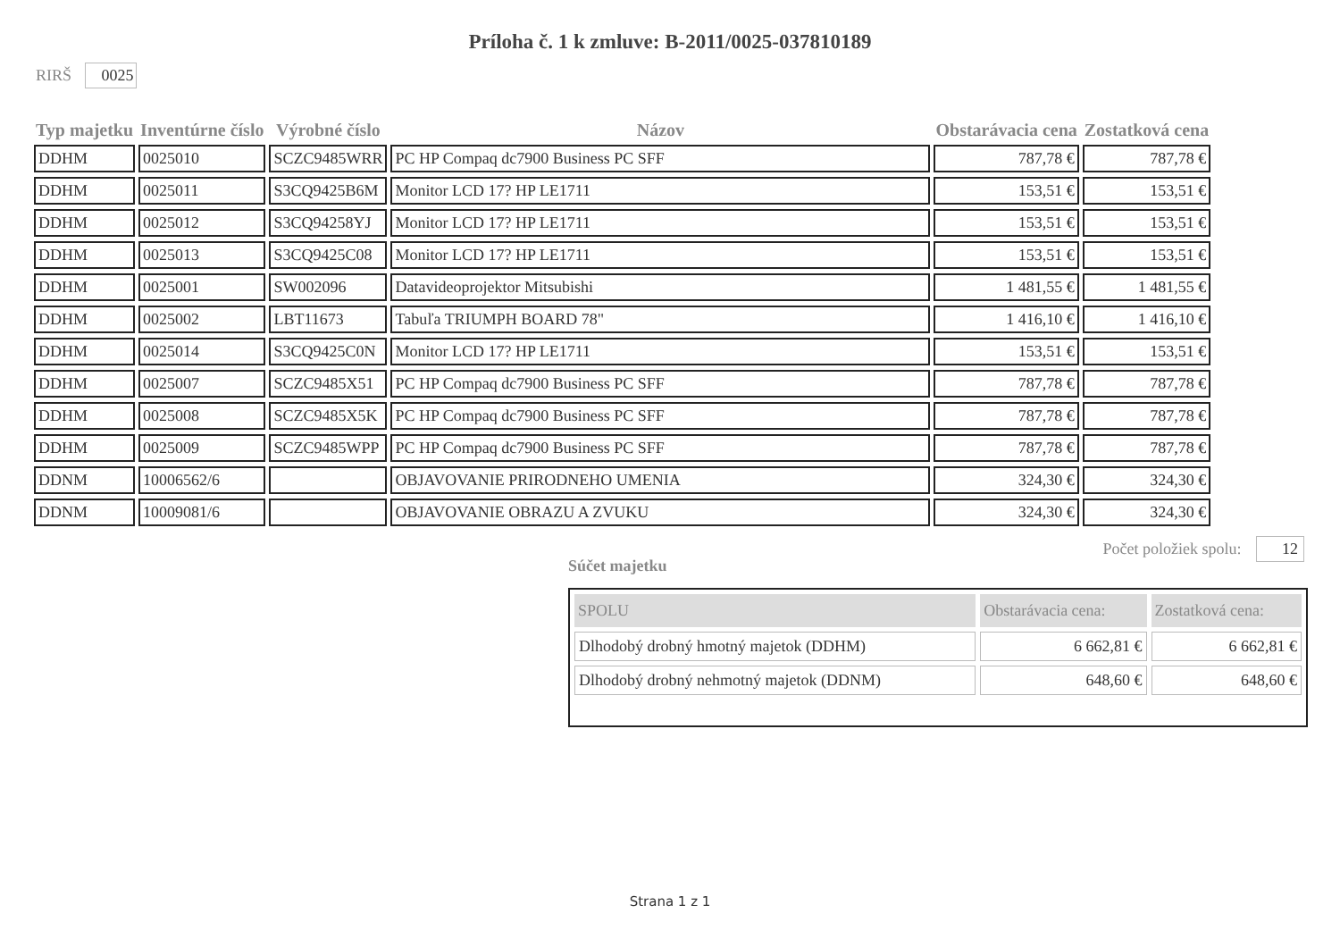Príloha č. 1 k zmluve: B-2011/0025-037810189
RIRŠ 0025
| Typ majetku | Inventúrne číslo | Výrobné číslo | Názov | Obstarávacia cena | Zostatková cena |
| --- | --- | --- | --- | --- | --- |
| DDHM | 0025010 | SCZC9485WRR | PC HP Compaq dc7900 Business PC SFF | 787,78 € | 787,78 € |
| DDHM | 0025011 | S3CQ9425B6M | Monitor LCD 17? HP LE1711 | 153,51 € | 153,51 € |
| DDHM | 0025012 | S3CQ94258YJ | Monitor LCD 17? HP LE1711 | 153,51 € | 153,51 € |
| DDHM | 0025013 | S3CQ9425C08 | Monitor LCD 17? HP LE1711 | 153,51 € | 153,51 € |
| DDHM | 0025001 | SW002096 | Datavideoprojektor Mitsubishi | 1 481,55 € | 1 481,55 € |
| DDHM | 0025002 | LBT11673 | Tabuľa TRIUMPH BOARD 78" | 1 416,10 € | 1 416,10 € |
| DDHM | 0025014 | S3CQ9425C0N | Monitor LCD 17? HP LE1711 | 153,51 € | 153,51 € |
| DDHM | 0025007 | SCZC9485X51 | PC HP Compaq dc7900 Business PC SFF | 787,78 € | 787,78 € |
| DDHM | 0025008 | SCZC9485X5K | PC HP Compaq dc7900 Business PC SFF | 787,78 € | 787,78 € |
| DDHM | 0025009 | SCZC9485WPP | PC HP Compaq dc7900 Business PC SFF | 787,78 € | 787,78 € |
| DDNM | 10006562/6 | | OBJAVOVANIE PRIRODNEHO UMENIA | 324,30 € | 324,30 € |
| DDNM | 10009081/6 | | OBJAVOVANIE OBRAZU A ZVUKU | 324,30 € | 324,30 € |
Počet položiek spolu: 12
Súčet majetku
| SPOLU | Obstarávacia cena: | Zostatková cena: |
| --- | --- | --- |
| Dlhodobý drobný hmotný majetok (DDHM) | 6 662,81 € | 6 662,81 € |
| Dlhodobý drobný nehmotný majetok (DDNM) | 648,60 € | 648,60 € |
Strana 1 z 1